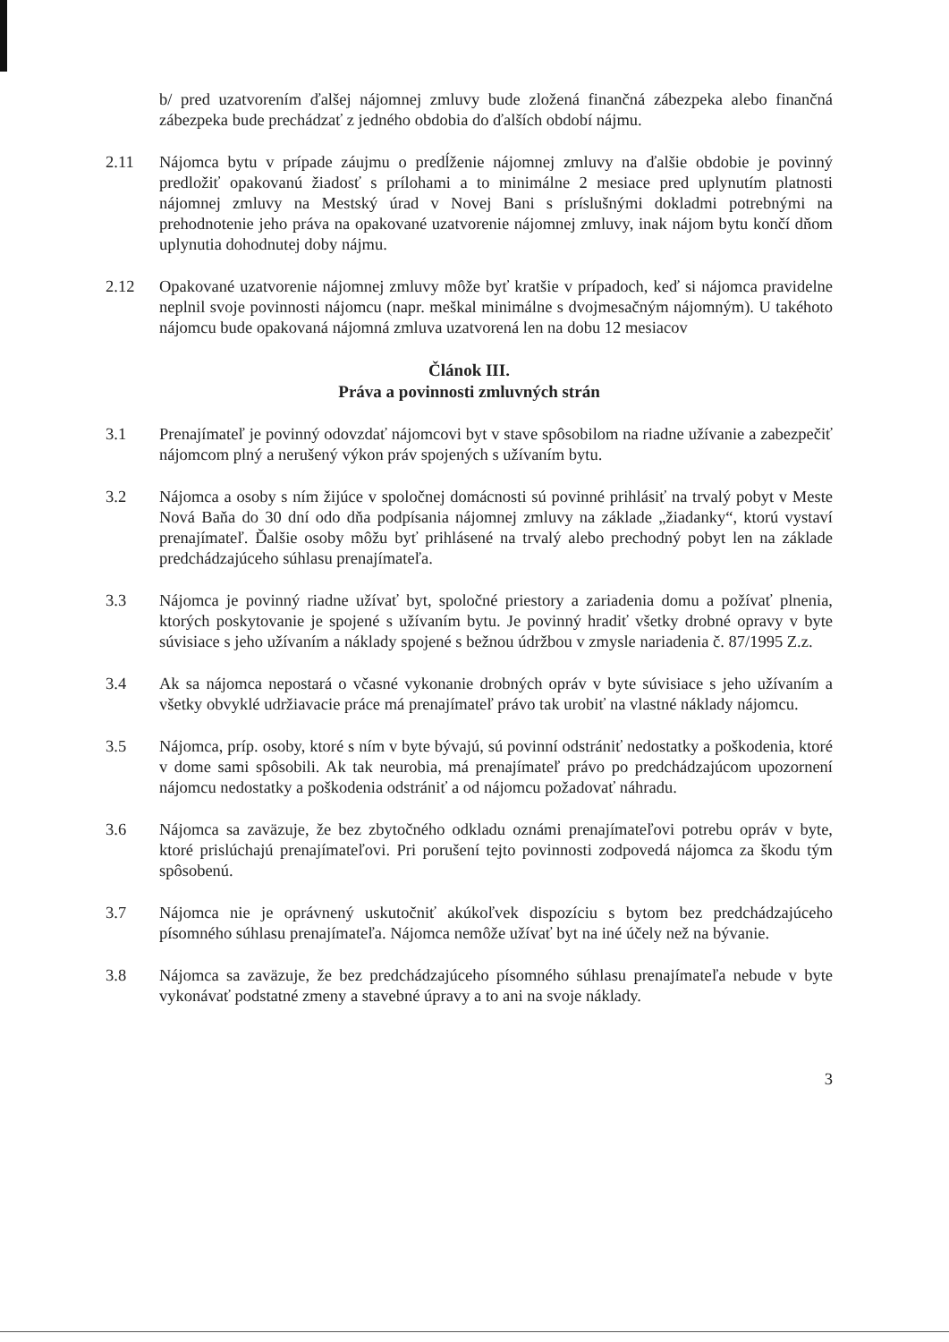b/ pred uzatvorením ďalšej nájomnej zmluvy bude zložená finančná zábezpeka alebo finančná zábezpeka bude prechádzať z jedného obdobia do ďalších období nájmu.
2.11 Nájomca bytu v prípade záujmu o predĺženie nájomnej zmluvy na ďalšie obdobie je povinný predložiť opakovanú žiadosť s prílohami a to minimálne 2 mesiace pred uplynutím platnosti nájomnej zmluvy na Mestský úrad v Novej Bani s príslušnými dokladmi potrebnými na prehodnotenie jeho práva na opakované uzatvorenie nájomnej zmluvy, inak nájom bytu končí dňom uplynutia dohodnutej doby nájmu.
2.12 Opakované uzatvorenie nájomnej zmluvy môže byť kratšie v prípadoch, keď si nájomca pravidelne neplnil svoje povinnosti nájomcu (napr. meškal minimálne s dvojmesačným nájomným). U takéhoto nájomcu bude opakovaná nájomná zmluva uzatvorená len na dobu 12 mesiacov
Článok III.
Práva a povinnosti zmluvných strán
3.1 Prenajímateľ je povinný odovzdať nájomcovi byt v stave spôsobilom na riadne užívanie a zabezpečiť nájomcom plný a nerušený výkon práv spojených s užívaním bytu.
3.2 Nájomca a osoby s ním žijúce v spoločnej domácnosti sú povinné prihlásiť na trvalý pobyt v Meste Nová Baňa do 30 dní odo dňa podpísania nájomnej zmluvy na základe „žiadanky“, ktorú vystaví prenajímateľ. Ďalšie osoby môžu byť prihlásené na trvalý alebo prechodný pobyt len na základe predchádzajúceho súhlasu prenajímateľa.
3.3 Nájomca je povinný riadne užívať byt, spoločné priestory a zariadenia domu a požívať plnenia, ktorých poskytovanie je spojené s užívaním bytu. Je povinný hradiť všetky drobné opravy v byte súvisiace s jeho užívaním a náklady spojené s bežnou údržbou v zmysle nariadenia č. 87/1995 Z.z.
3.4 Ak sa nájomca nepostará o včasné vykonanie drobných opráv v byte súvisiace s jeho užívaním a všetky obvyklé udržiavacie práce má prenajímateľ právo tak urobiť na vlastné náklady nájomcu.
3.5 Nájomca, príp. osoby, ktoré s ním v byte bývajú, sú povinní odstrániť nedostatky a poškodenia, ktoré v dome sami spôsobili. Ak tak neurobia, má prenajímateľ právo po predchádzajúcom upozornení nájomcu nedostatky a poškodenia odstrániť a od nájomcu požadovať náhradu.
3.6 Nájomca sa zaväzuje, že bez zbytočného odkladu oznámi prenajímateľovi potrebu opráv v byte, ktoré prislúchajú prenajímateľovi. Pri porušení tejto povinnosti zodpovedá nájomca za škodu tým spôsobenú.
3.7 Nájomca nie je oprávnený uskutočniť akúkoľvek dispozíciu s bytom bez predchádzajúceho písomného súhlasu prenajímateľa. Nájomca nemôže užívať byt na iné účely než na bývanie.
3.8 Nájomca sa zaväzuje, že bez predchádzajúceho písomného súhlasu prenajímateľa nebude v byte vykonávať podstatné zmeny a stavebné úpravy a to ani na svoje náklady.
3